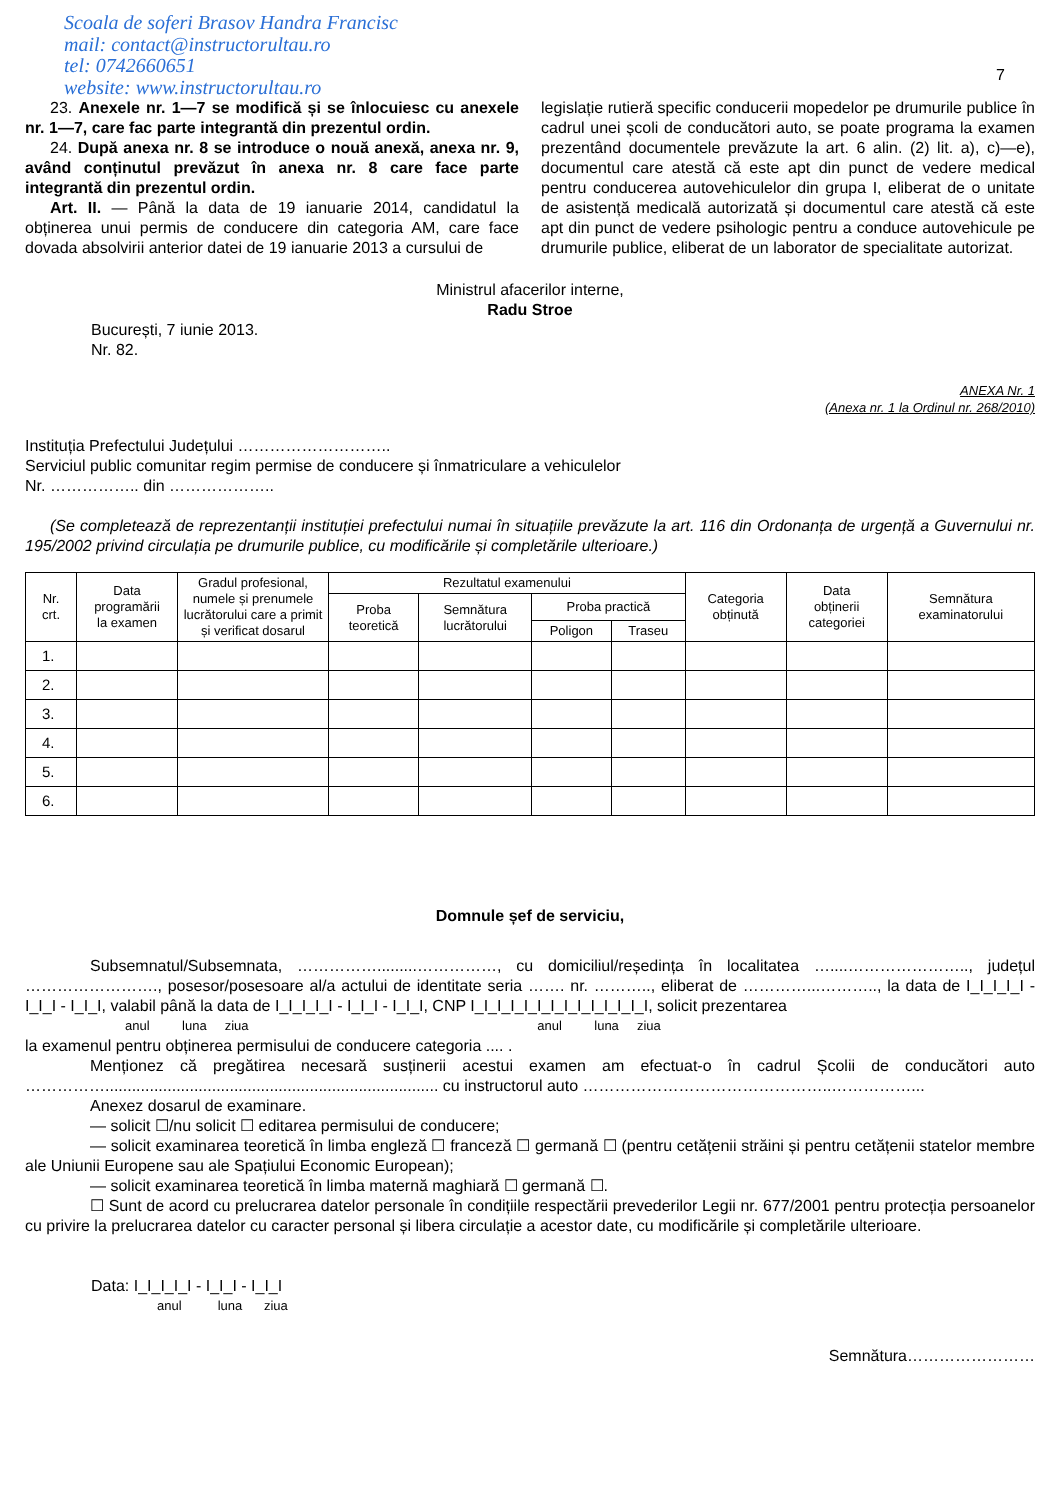Scoala de soferi Brasov Handra Francisc
mail: contact@instructorultau.ro
tel: 0742660651
website: www.instructorultau.ro
7
23. Anexele nr. 1—7 se modifică și se înlocuiesc cu anexele nr. 1—7, care fac parte integrantă din prezentul ordin.
24. După anexa nr. 8 se introduce o nouă anexă, anexa nr. 9, având conținutul prevăzut în anexa nr. 8 care face parte integrantă din prezentul ordin.
Art. II. — Până la data de 19 ianuarie 2014, candidatul la obținerea unui permis de conducere din categoria AM, care face dovada absolvirii anterior datei de 19 ianuarie 2013 a cursului de
legislație rutieră specific conducerii mopedelor pe drumurile publice în cadrul unei școli de conducători auto, se poate programa la examen prezentând documentele prevăzute la art. 6 alin. (2) lit. a), c)—e), documentul care atestă că este apt din punct de vedere medical pentru conducerea autovehiculelor din grupa I, eliberat de o unitate de asistență medicală autorizată și documentul care atestă că este apt din punct de vedere psihologic pentru a conduce autovehicule pe drumurile publice, eliberat de un laborator de specialitate autorizat.
Ministrul afacerilor interne,
Radu Stroe
București, 7 iunie 2013.
Nr. 82.
ANEXA Nr. 1
(Anexa nr. 1 la Ordinul nr. 268/2010)
Instituția Prefectului Județului ………………………..
Serviciul public comunitar regim permise de conducere și înmatriculare a vehiculelor
Nr. …………….. din ………………..
(Se completează de reprezentanții instituției prefectului numai în situațiile prevăzute la art. 116 din Ordonanța de urgență a Guvernului nr. 195/2002 privind circulația pe drumurile publice, cu modificările și completările ulterioare.)
| Nr. crt. | Data programării la examen | Gradul profesional, numele și prenumele lucrătorului care a primit și verificat dosarul | Rezultatul examenului | | | | Categoria obținută | Data obținerii categoriei | Semnătura examinatorului |
| --- | --- | --- | --- | --- | --- | --- | --- | --- | --- |
| | | | Proba teoretică | Semnătura lucrătorului | Proba practică | | | | |
| | | | | | Poligon | Traseu | | | |
| 1. | | | | | | | | | |
| 2. | | | | | | | | | |
| 3. | | | | | | | | | |
| 4. | | | | | | | | | |
| 5. | | | | | | | | | |
| 6. | | | | | | | | | |
Domnule șef de serviciu,
Subsemnatul/Subsemnata, …………….........……………, cu domiciliul/reședința în localitatea …....………………….., județul ……………………., posesor/posesoare al/a actului de identitate seria ……. nr. ……….., eliberat de …………...……….., la data de I_I_I_I_I - I_I_I - I_I_I, valabil până la data de I_I_I_I_I - I_I_I - I_I_I, CNP I_I_I_I_I_I_I_I_I_I_I_I_I_I, solicit prezentarea
anul luna ziua anul luna ziua
la examenul pentru obținerea permisului de conducere categoria .... .
Menționez că pregătirea necesară susținerii acestui examen am efectuat-o în cadrul Școlii de conducători auto ……………........................................................................... cu instructorul auto ………………………………………..……………...
Anexez dosarul de examinare.
— solicit ☐/nu solicit ☐ editarea permisului de conducere;
— solicit examinarea teoretică în limba engleză ☐ franceză ☐ germană ☐ (pentru cetățenii străini și pentru cetățenii statelor membre ale Uniunii Europene sau ale Spațiului Economic European);
— solicit examinarea teoretică în limba maternă maghiară ☐ germană ☐.
☐ Sunt de acord cu prelucrarea datelor personale în condițiile respectării prevederilor Legii nr. 677/2001 pentru protecția persoanelor cu privire la prelucrarea datelor cu caracter personal și libera circulație a acestor date, cu modificările și completările ulterioare.
Data: I_I_I_I_I - I_I_I - I_I_I
anul luna ziua
Semnătura……………………